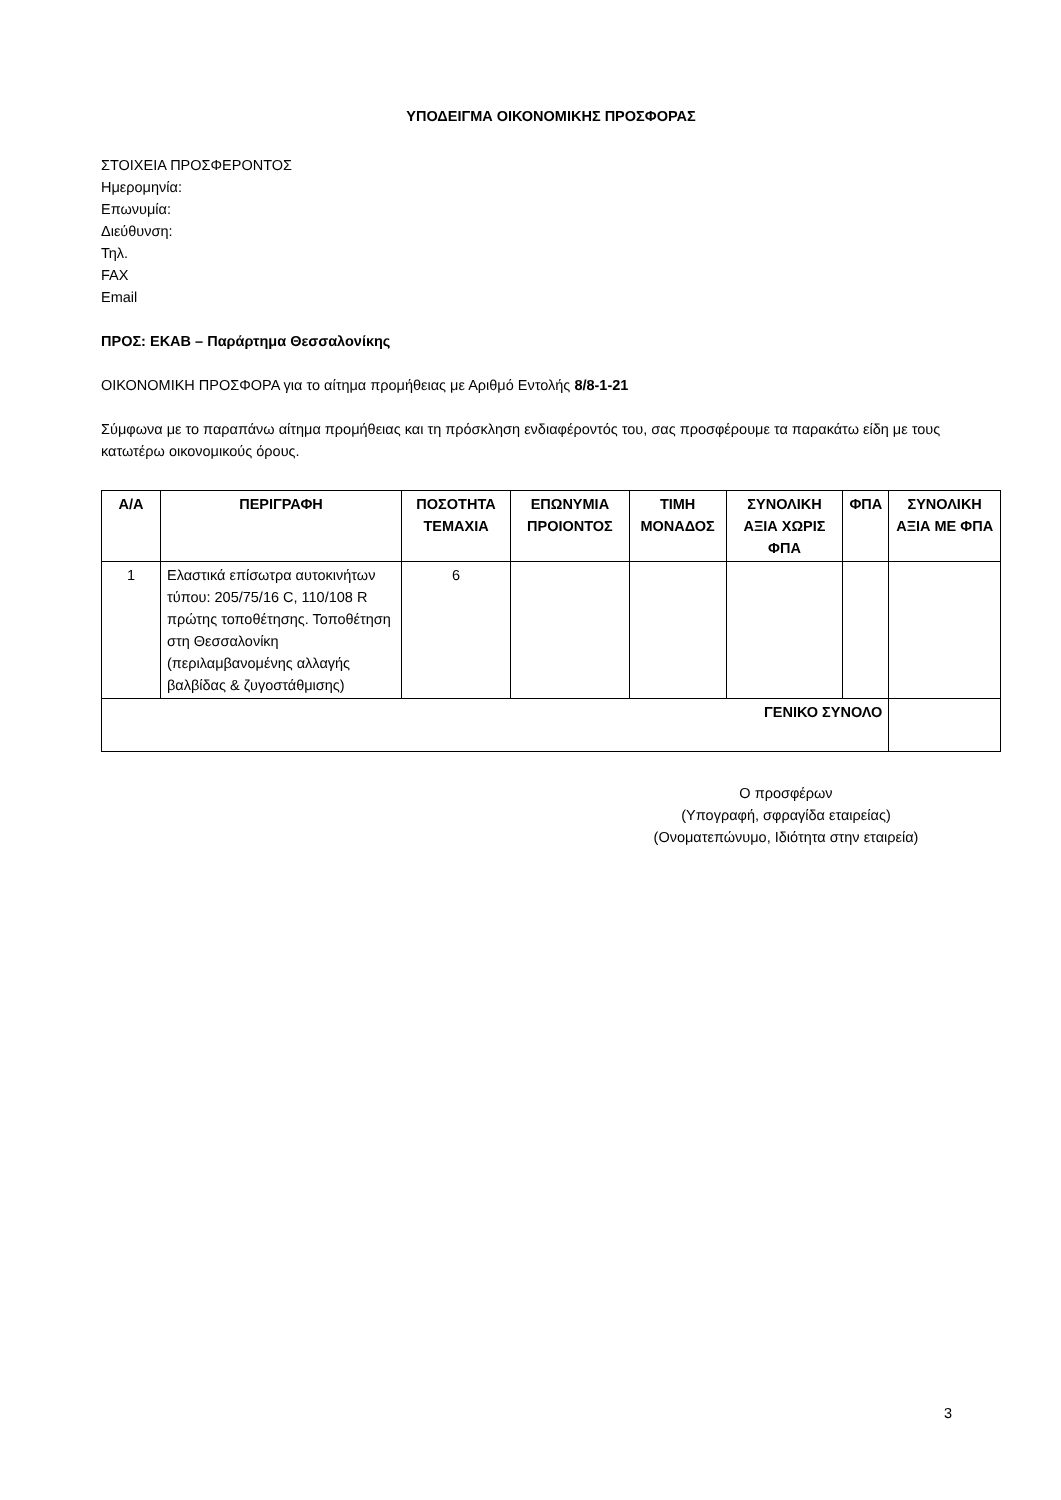ΥΠΟΔΕΙΓΜΑ ΟΙΚΟΝΟΜΙΚΗΣ ΠΡΟΣΦΟΡΑΣ
ΣΤΟΙΧΕΙΑ ΠΡΟΣΦΕΡΟΝΤΟΣ
Ημερομηνία:
Επωνυμία:
Διεύθυνση:
Τηλ.
FAX
Email
ΠΡΟΣ: ΕΚΑΒ – Παράρτημα Θεσσαλονίκης
ΟΙΚΟΝΟΜΙΚΗ ΠΡΟΣΦΟΡΑ για το αίτημα προμήθειας με Αριθμό Εντολής 8/8-1-21
Σύμφωνα με το παραπάνω αίτημα προμήθειας και τη πρόσκληση ενδιαφέροντός του, σας προσφέρουμε τα παρακάτω είδη με τους κατωτέρω οικονομικούς όρους.
| Α/Α | ΠΕΡΙΓΡΑΦΗ | ΠΟΣΟΤΗΤΑ ΤΕΜΑΧΙΑ | ΕΠΩΝΥΜΙΑ ΠΡΟΙΟΝΤΟΣ | ΤΙΜΗ ΜΟΝΑΔΟΣ | ΣΥΝΟΛΙΚΗ ΑΞΙΑ ΧΩΡΙΣ ΦΠΑ | ΦΠΑ | ΣΥΝΟΛΙΚΗ ΑΞΙΑ ΜΕ ΦΠΑ |
| --- | --- | --- | --- | --- | --- | --- | --- |
| 1 | Ελαστικά επίσωτρα αυτοκινήτων τύπου: 205/75/16 C, 110/108 R πρώτης τοποθέτησης. Τοποθέτηση στη Θεσσαλονίκη (περιλαμβανομένης αλλαγής βαλβίδας & ζυγοστάθμισης) | 6 | | | | | |
| ΓΕΝΙΚΟ ΣΥΝΟΛΟ | | | | | | | |
Ο προσφέρων
(Υπογραφή, σφραγίδα εταιρείας)
(Ονοματεπώνυμο, Ιδιότητα στην εταιρεία)
3